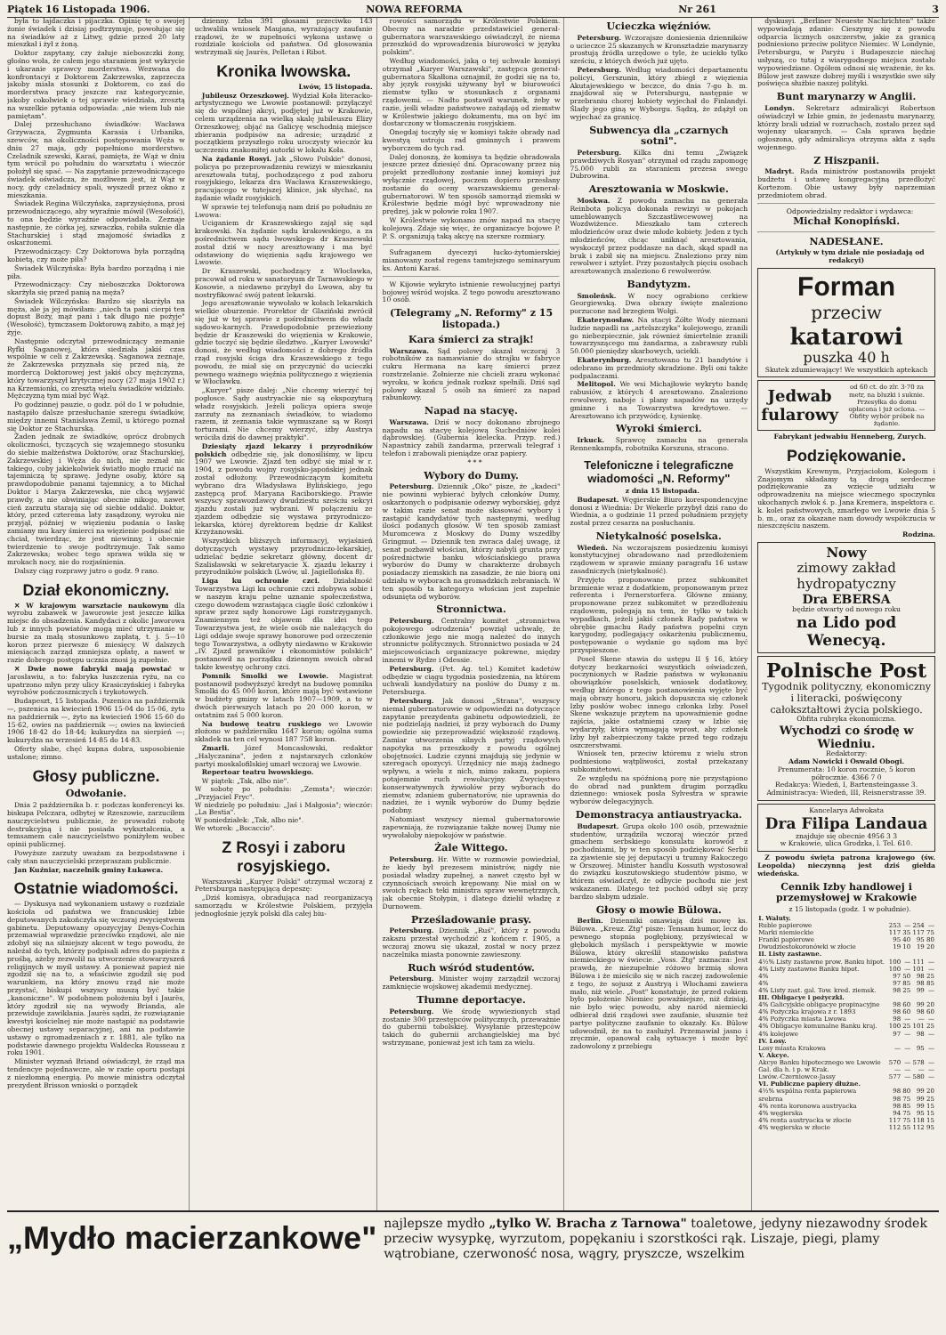Piątek 16 Listopada 1906. NOWA REFORMA Nr 261 3
była to łajdaczka i pijaczka. Opinię tę o swojej żonie świadek i dzisiaj podtrzymuje, powołując się na świadków aż z Litwy, gdzie przed 20 laty mieszkał i żył z żoną.
Doktor zapytany, czy żałuje nieboszczki żony, głośno woła, że całem jego staraniem jest wykrycie i ukaranie sprawcy morderstwa. Wezwana do konfrontacyi z Doktorem Zakrzewska, zaprzecza jakoby miała stosunki z Doktorem, co zaś do morderstwa pracy jeszcze raz kategorycznie, jakoby cokolwiek o tej sprawie wiedziała, zresztą na wszelkie pytania odpowiada: „nie wiem lub nie pamiętam".
Dalej przesłuchano świadków: Wacława Grzywacza, Zygmunta Karasia i Urbanika, szewców, na okoliczności postępowania Węża w dniu 27 maja, gdy popełniono morderstwo. Czeladnik szewski, Karaś, pamięta, że Wąż w dniu tym wrócił po południu do warsztatu i wieczór położył się spać. — Na zapytanie przewodniczącego świadek oświadcza, że możliwem jest, iż Wąż w nocy, gdy czeladnicy spali, wyszedł przez okno z mieszkania.
Świadek Regina Wilczyńska, zaprzysiężona, prosi przewodniczącego, aby wyraźnie mówił (Wesołość), to ona będzie wyraźnie odpowiadała. Zeznaje następnie, że córka jej, szwaczka, robiła suknie dla Stachurskiej i stąd znajomość świadka z oskarżonemi.
Przewodniczący: Czy Doktorowa była porządną kobietą, czy może piła?
Świadek Wilczyńska: Była bardzo porządną i nie piła.
Przewodniczący: Czy nieboszczka Doktorowa skarżyła się przed panią na męża?
Świadek Wilczyńska: Bardzo się skarżyła na męża, ale ja jej mówiłam: „niech ta pani cierpi ten dopust Boży, mąż pani i tak długo nie pożyje" (Wesołość), tymczasem Doktorową zabito, a mąż jej żyje.
Następnie odczytał przewodniczący zeznanie Ryfki Saganowej, która siedziała jakiś czas wspólnie w celi z Zakrzewską. Saganowa zeznaje, że Zakrzewska przyznała się przed nią, że mordercą Doktorowej jest jakiś obcy mężczyzna, który towarzyszył krytycznej nocy (27 maja 1902 r.) na Krzemionki, co zresztą wielu świadków widziało. Mężczyzną tym miał być Wąż.
Po godzinnej pauzie, o godz. pół do 1 w południe, nastąpiło dalsze przesłuchanie szeregu świadków, między innemi Stanisława Zemil, u którego poznał się Doktor ze Stachurską.
Żaden jednak ze świadków, oprócz drobnych okoliczności, tyczących się wzajemnego stosunku do siebie małżeństwa Doktorów, oraz Stachurskiej, Zakrzewskiej i Węża do nich, nie zeznał nic takiego, coby jakiekolwiek światło mogło rzucić na tajemniczą tę sprawę. Jedyne osoby, które są prawdopodobnie panami tajemnicy, a to Michał Doktor i Marya Zakrzewska, nie chcą wyjawić prawdy, a nie obwiniając obecnie nikogo, nawet cień zarzutu starają się od siebie oddalić. Doktor, który, przed czterema laty zasądzony, wyroku nie przyjął, później w więzieniu podania o łaskę zamiany mu kary śmierci na więzienie podpisać nie chciał, twierdząc, że jest niewinny, i obecnie twierdzenie to swoje podtrzymuje. Tak samo Zakrzewska; wobec tego sprawa wikła się w mrokach nocy, nie do rozjaśnienia.
Dalszy ciąg rozprawy jutro o godz. 9 rano.
Dział ekonomiczny.
✕ W krajowym warsztacie naukowym dla wyrobu zabawek w Jaworowie jest jeszcze kilka miejsc do obsadzenia. Kandydaci z okolic Jaworowa lub z innych powiatów mogą mieć utrzymanie w bursie za małą stosunkowo zapłatą, t. j. 5—10 koron przez pierwsze 6 miesięcy. W dalszych miesiącach zarząd zmniejsza opłatę, a nawet w razie dobrego postępu ucznia znosi ją zupełnie.
✕ Dwie nowe fabryki mają powstać w Jarosławiu, a to: fabryka łuszczenia ryżu, na co upatrzono młyn przy ulicy Krasiczyńskiej i fabryka wyrobów pończoszniczych i trykotowych.
Budapeszt, 15 listopada. Pszenica na październik —, pszenica na kwiecień 1906 15·04 do 15·06, żyto na październik —, żyto na kwiecień 1906 15·60 do 15·62, owies na październik —; owies na kwiecień 1906 18·42 do 18·44; kukurydza na sierpień —; kukurydza na wrzesień 14·85 do 14·83.
Oferty słabe, chęć kupna dobra, usposobienie ustalone; zimno.
Głosy publiczne.
Odwołanie.
Dnia 2 października b. r. podczas konferencyi ks. biskupa Pelczara, odbytej w Rzeszowie, zarzuciłem nauczycielstwu publicznie, że prowadzi robotę destrukcyjną i nie posiada wykształcenia, a temsamem całe nauczycielstwo poniżyłem wobec opinii publicznej.
Powyższe zarzuty uważam za bezpodstawne i cały stan nauczycielski przepraszam publicznie.
Jan Kuźniar, naczelnik gminy Łukawca.
Ostatnie wiadomości.
— Dyskusya nad wykonaniem ustawy o rozdziale kościoła od państwa we francuskiej Izbie deputowanych zakończyła się wczoraj zwycięstwem gabinetu. Deputowany opozycyjny Denys-Cochin przemawiał wprawdzie przeciwko rządowi, ale nie zdobył się na silniejszy akcent w tego powodu, że należał do tych, którzy podpisali adres do papieża z prośbą, ażeby zezwolił na utworzenie stowarzyszeń religijnych w myśl ustawy. A ponieważ papież nie zgodził się na to, a właściwie zgodził się pod warunkiem, na który znowu rząd nie może przystać, biskupi wszyscy muszą być takie „kanoniczne". W podobnem położeniu był i Jaurès, który zgodził się na wywody Brianda, ale przewiduje zawikłania. Jaurès sądzi, że rozwiązanie kwestyi kościelnej nie może nastąpić na podstawie obecnej ustawy separacyjnej, ani na podstawie ustawy o zgromadzeniach z r. 1881, ale tylko na podstawie dawnego projektu Waldecka Rousseau z roku 1901.
Minister wyznań Briand oświadczył, że rząd ma tendencye pojednawcze, ale w razie oporu postąpi z niezłomną energią. Po mowie ministra odczytał prezydent Brisson wnioski o porządek
dzienny. Izba 391 głosami przeciwko 143 uchwaliła wniosek Maujana, wyrażający zaufanie rządowi, że w zupełności wykona ustawę o rozdziale kościoła od państwa. Od głosowania wstrzymali się Jaurès, Pelletan i Ribot.
Kronika lwowska.
Lwów, 15 listopada.
Jubileusz Orzeszkowej. Wydział Koła literacko-artystycznego we Lwowie postanowił: przyłączyć się do wspólnej akcyi, podjętej już w Krakowie, celem urządzenia na wielką skalę jubileuszu Elizy Orzeszkowej; objąć na Galicyę wschodnią miejsce zbierania podpisów na adresie; urządzić z początkiem przyszłego roku uroczysty wieczór ku uczczeniu znakomitej autorki w lokalu Koła.
Na żądanie Rosyi. Jak „Słowo Polskie" donosi, policya po przeprowadzeniu rewizyi w mieszkaniu aresztowała tutaj, pochodzącego z pod zaboru rosyjskiego, lekarza dra Wacława Kraszewskiego, pracującego w tutejszej klinice, jak słychać, na żądanie władz rosyjskich.
W sprawie tej telefonują nam dziś po południu ze Lwowa:
Uciganiem dr Kraszewskiego zajął się sąd krakowski. Na żądanie sądu krakowskiego, a za pośrednictwem sądu lwowskiego dr Kraszewski został dziś w nocy aresztowany i ma być odstawiony do więzienia sądu krajowego we Lwowie.
Dr Kraszewski, pochodzący z Włocławka, pracował od roku w sanatoryum dr Tarnawskiego w Kosowie, a niedawno przybył do Lwowa, aby tu nostryfikować swój patent lekarski.
Jego aresztowanie wywołało w kołach lekarskich wielkie oburzenie. Prorektor dr Glaziński zwrócił się już w tej sprawie z pośrednictwem do władz sądowo-karnych. Prawdopodobnie przewiezio­ny będzie dr Kraszewski do więzienia w Krakowie, gdzie toczyć się będzie śledztwo. „Kuryer Lwowski" donosi, że według wiadomości z dobrego źródła rząd rosyjski ściga dra Kraszewskiego z tego powodu, że miał się on przyczynić do ucieczki pewnego ważnego więźnia politycznego z więzienia w Włocławku.
„Kuryer" pisze dalej: „Nie chcemy wierzyć tej pogłosce. Sądy austryackie nie są ekspozyturą władz rosyjskich. Jeżeli policya opiera swoje zarzuty na zeznaniach świadków, to wiadomo razem, iż zeznania takie wymuszane są w Rosyi torturami. Nie chcemy wierzyć, iżby Austrya wróciła dziś do dawnej praktyki".
Dziesiąty zjazd lekarzy i przyrodników polskich odbędzie się, jak donosiliśmy, w lipcu 1907 we Lwowie. Zjazd ten odbyć się miał w r. 1904, z powodu wojny rosyjsko-japońskiej jednak został odłożony. Przewodniczącym komitetu wybrano dra Władysława Bylińskiego, jego zastępcą prof. Maryana Raciborskiego. Prawie wszyscy sprawozdawcy dwudziestu sześciu sekcyi zjazdu zostali już wybrani. W połączeniu ze zjazdem odbędzie się wystawa przyrodniczo-lekarska, której dyrektorem będzie dr Kalikst Krzyżanowski.
Wszystkich bliższych informacyj, wyjaśnień dotyczących wystawy przyrodniczo-lekarskiej, udzielać będzie sekretarz główny, docent dr Szalisławski w sekretaryacie X. zjazdu lekarzy i przyrodników polskich (Lwów, ul. Jagiellońska 8).
Liga ku ochronie czci. Działalność Towarzystwa Ligi ku ochronie czci zdobywa sobie i w naszym kraju pełne uznanie społeczeństwa, czego dowodem wzrastająca ciągle ilość członków i spraw przez sądy honorowe Ligi rozstrzyganych. Znamiennym też objawem dla idei tego Towarzystwa jest, że wiele osób nie należących do Ligi oddaje swoje sprawy honorowe pod orzeczenie tego Towarzystwa, a odbyty niedawno w Krakowie „IV. Zjazd prawników i ekonomistów polskich" postanowił na porządku dziennym swoich obrad także kwestyę ochrony czci.
Pomnik Smolki we Lwowie. Magistrat postanowił podwyższyć kredyt na budowę pomnika Smolki do 45 000 koron, które mają być wstawione w budżety gminy w latach 1907—1909, a to w dwóch pierwszych latach po 20 000 koron, w ostatnim zaś 5 000 koron.
Na budowę teatru ruskiego we Lwowie złożono w październiku 1647 koron; ogólna suma składek na ten cel wynosi 187 758 koron.
Zmarli. Józef Moncasłowski, redaktor „Halyczanina", jeden z najstarszych członków partyi moskalofilskiej umarł wczoraj we Lwowie.
Repertoar teatru lwowskiego.
W piątek: „Tak, albo nie".
W sobotę po południu: „Zemsta"; wieczór: „Przyjaciel Fryc".
W niedzielę po południu: „Jaś i Małgosia"; wieczór: „La Bestia".
W poniedziałek: „Tak, albo nie".
We wtorek: „Bocaccio".
Z Rosyi i zaboru rosyjskiego.
Warszawski „Kuryer Polski" otrzymał wczoraj z Petersburga następującą depeszę:
„Dziś komisya, obradująca nad reorganizacyą samorządu w Królestwie Polskiem, przyjęła jednogłośnie język polski dla całej biu-
rowości samorządu w Królestwie Polskiem. Obecny na naradzie przedstawiciel generał-gubernatora warszawskiego oświadczył, że niema przeszkód do wprowadzenia biurowości w języku polskim".
Według wiadomości, jaką o tej uchwale komisyi otrzymał „Kuryer Warszawski", zastępca generał-gubernatora Skałłona oznajmił, że godzi się na to, aby język rosyjski używany był w biurowości ziemstw tylko w stosunkach z organami rządowemi. — Nadto postawił warunek, żeby w razie, jeśli władze państwowe zażądają od ziemstw w Królestwie jakiego dokumentu, ma on być im dostarczony w tłomaczeniu rosyjskiem.
Onegdaj toczyły się w komisyi także obrady nad kwestyą ustroju rad gminnych i prawem wyborczem do tych rad.
Dalej donoszą, że komisya ta będzie obradowała jeszcze przez dziesięć dni. Opracowany przez nią projekt przedłożony zostanie innej komisyi już wyłącznie rządowej, poczem dopiero przesłany zostanie do oceny warszawskiemu generał-gubernatorowi. W ten sposób samorząd ziemski w Królestwie będzie mógł być wprowadzony nie prędzej, jak w połowie roku 1907.
W Królestwie wykonano znów napad na stacyę kolejową. Zdaje się więc, że organizacye bojowe P. P. S. organizują taką akcyę na szersze rozmiary.
Sufraganem dyecezyi łucko-żytomierskiej mianowany został regens tamtejszego seminaryum ks. Antoni Karaś.
W Kijowie wykryto istnienie rewolucyjnej partyi bojowej wśród wojska. Z tego powodu aresztowano 10 osób.
(Telegramy „N. Reformy" z 15 listopada.)
Kara śmierci za strajk!
Warszawa. Sąd polowy skazał wczoraj 3 robotników za namawianie do strajku w fabryce cukru Hermana na karę śmierci przez rozstrzelanie. Żołnierze nie chcieli zrazu wykonać wyroku, w końcu jednak rozkaz spełnili. Dziś sąd polowy skazał 5 osób na śmierć za napad rabunkowy.
Napad na stacyę.
Warszawa. Dziś w nocy dokonano zbrojnego napadu na stacyę kolejową Suchedniów kolei dąbrowskiej. (Gubernia kielecka. Przyp. red.) Napastnicy zabili żandarma, przerwali telegraf i telefon i zrabowali pieniądze oraz papiery.
* * *
Wybory do Dumy.
Petersburg. Dziennik „Oko" pisze, że „kadeci" nie powinni wybierać byłych członków Dumy, oskarżonych o podpisanie odezwy wyborskiej, gdyż w takim razie senat może skasować wybory i zastąpić kandydatów tych następnymi, według ilości podanych głosów. W ten sposób zamiast Muromcewa z Moskwy do Dumy wszedłby Gringmut. — Dziennik ten zwraca dalej uwagę, iż senat pozbawił włościan, którzy nabyli grunta przy pośrednictwie banku włościańskiego prawa wyborów do Dumy w charakterze drobnych posiadaczy ziemskich na zasadzie, że nie biorą oni udziału w wyborach na gromadzkich zebraniach. W ten sposób ta kategorya włościan jest zupełnie odsunięta od wyborów.
Stronnictwa.
Petersburg. Centralny komitet „stronnictwa pokojowego odrodzenia" powziął uchwałę, że członkowie jego nie mogą należeć do innych stronnictw politycznych. Stronnictwo posiada w 24 miejscowościach organizacye pokrewne, między innemi w Rydze i Odessie.
Petersburg. (Pet. Ag. tel.) Komitet kadetów odbędzie w ciągu tygodnia posiedzenia, na którem uchwali kandydatury na posłów do Dumy z m. Petersburga.
Petersburg. Jak donosi „Strana", wszyscy niemal gubernatorowie w odpowiedzi na dotyczące zapytanie prezydenta gabinetu odpowiedzieli, że nie podzielają nadziei, iż przy wyborach do Dumy powiedzie się przeprowadzić większość rządową. Zamiar utworzenia silnych partyj rządowych napotyka na przeszkody z powodu ogólnej obojętności. Ludzie czynni znajdują się jedynie w szeregach opozycyi. Urzędnicy nie mają żadnego wpływu, a wielu z nich, mimo zakazu, popiera potajemnie ruch rewolucyjny. Zwycięstwo konserwatywnych żywiołów przy wyborach do ziemstw, zdaniem gubernatorów, nie uprawnia do nadziei, że i wynik wyborów do Dumy będzie podobny.
Natomiast wszyscy niemal gubernatorowie zapewniają, że rozwiązanie także nowej Dumy nie wywołałoby niepokojów w państwie.
Żale Wittego.
Petersburg. Hr. Witte w rozmowie powiedział, że kiedy był prezesem ministrów, nigdy nie posiadał władzy zupełnej, a nawet często był w czynnościach swoich krępowany. Nie miał on w swoich rękach teki ministra spraw wewnętrznych, jak obecnie Stołypin, i dlatego dzielił władzę z Durnowem.
Prześladowanie prasy.
Petersburg. Dziennik „Ruś", który z powodu zakazu przestał wychodzić z końcem r. 1905, a wczoraj znowu się ukazał, został w nocy przez naczelnika miasta ponownie zawieszony.
Ruch wśród studentów.
Petersburg. Minister wojny zarządził wczoraj zamknięcie wojskowej akademii medycznej.
Tłumne deportacye.
Petersburg. We środę wywiezionych stąd zostanie 300 przestępców politycznych, przeważnie do gubernii tobolskiej. Wysyłanie przestępców takich do gubernii archangielskiej ma być wstrzymane, ponieważ jest ich tam za wielu.
Ucieczka więźniów.
Petersburg. Wczorajsze doniesienia dzienników o ucieczce 25 skazanych w Kronsztadzie marynarzy prostują źródła urzędowe o tyle, że uciekło tylko sześciu, z których dwóch już ujęto.
Petersburg. Według wiadomości departamentu policyi, Gerszunin, który zbiegł z więzienia Akutajewskiego w beczce, do dnia 7-go b. m. znajdował się w Petersburgu, następnie w przebraniu chorej kobiety wyjechał do Finlandyi. Ślady jego giną w Wyborgu. Sądzą, że zdążył on wyjechać za granicę.
Subwencya dla „czarnych sotni".
Petersburg. Kilka dni temu „Związek prawdziwych Rosyan" otrzymał od rządu zapomogę 75.000 rubli za staraniem prezesa swego Dubrowina.
Aresztowania w Moskwie.
Moskwa. Z powodu zamachu na generała Reinbota policya dokonała rewizyi w pokojach umeblowanych Szczastliwcewowej na Wozdwiżence. Mieszkało tam czterech młodzieńców oraz dwie młode kobiety. Jeden z tych młodzieńców, chcąc uniknąć aresztowania, wyskoczył przez poddasze na dach, skąd spadł na bruk i zabił się na miejscu. Znaleziono przy nim rewolwer i sztylet. Przy pozostałych pięciu osobach aresztowanych znaleziono 6 rewolwerów.
Bandytyzm.
Smoleńsk. W nocy ograbiono cerkiew Georgiewską. Dwa obrazy święte znaleziono porzucone nad brzegiem Wołgi.
Ekaterynosław. Na stacyi Żółte Wody nieznani ludzie napadli na „artelszczyka" kolejowego, zranili go niebezpiecznie, jak również śmiertelnie zranili towarzyszącego mu żandarma, a zabrawszy rubli 50.000 pieniędzy skarbowych, uciekli.
Ekaterynburg. Aresztowano tu 21 bandytów i odebrano im przedmioty skradzione. Byli oni także podpalaczami.
Melitopol. We wsi Michajłowie wykryto bandę rabusiów, z których 4 aresztowano. Znaleziono rewolwery, naboje i plany napadów na urzędy gminne i na Towarzystwa kredytowe. — Aresztowano ich przywódcę, Łysienkę.
Wyroki śmierci.
Irkuck. Sprawcę zamachu na generała Rennenkampfa, robotnika Korszuna, stracono.
Telefoniczne i telegraficzne wiadomości „N. Reformy"
z dnia 15 listopada.
Budapeszt. Węgierskie Biuro korespondencyjne donosi z Wiednia: Dr Wekerle przybył dziś rano do Wiednia, a o godzinie 11 przed południem przyjęty został przez cesarza na posłuchaniu.
Nietykalność poselska.
Wiedeń. Na wczorajszem posiedzeniu komisyi konstytucyjnej obradowano nad przedłożeniem rządowem w sprawie zmiany paragrafu 16 ustaw zasadniczych (nietykalność).
Przyjęto proponowane przez subkomitet brzmienie wraz z dodatkiem, proponowanym przez referenta i Pernerstorfera. Główne zmiany, proponowane przez subkomitet w przedłożeniu rządowem, polegają na tem, że tylko w takich wypadkach, jeżeli jakiś członek Rady państwa w obrębie gmachu Rady państwa popełni czyn karygodny, podlegający oskarżeniu publicznemu, postępowanie o wydanie go sądom ma być przyspieszone.
Poseł Skene stawia do ustępu II § 16, który dotyczy bezkarności wszystkich oświadczeń, poczynionych w Radzie państwa w wykonaniu obowiązków poselskich, wniosek dodatkowy, według którego z tego postanowienia wyjęte być mają obrazy honoru, jakich dopuszcza się członek Izby posłów wobec innego członka Izby. Poseł Skene wskazuje przytem na upoważnienie godne zajścia, jakie ostatniemi czasy w Izbie się wydarzyły, która wymagają wprost, aby członek Izby był zabezpieczony także przed tego rodzaju oszczerstwami.
Wniosek ten, przeciw któremu z wielu stron podniesiono wątpliwości, został przekazany subkomitetowi.
Ze względu na spóźnioną porę nie przystąpiono do obrad nad punktem drugim porządku dziennego: wniosek posła Sylvestra w sprawie wyborów delegacyjnych.
Demonstracya antiaustryacka.
Budapeszt. Grupa około 100 osób, przeważnie studentów, urządziła wczoraj wieczór przed gmachem serbskiego konsulatu korowód z pochodniami, by w ten sposób podziękować Serbii za zjawienie się jej deputacyi u trumny Rakoczego w Orszowej. Minister handlu Kossuth wystosował do związku koszutowskiego studentów pismo, w którem oświadczył, że odbycie pochodu nie jest wskazanem. Dlatego też pochód odbył się przy bardzo słabym udziale.
Głosy o mowie Bülowa.
Berlin. Dzienniki omawiają dziś mowę ks. Bülowa. „Kreuz. Ztg" pisze: Tensam humor, lecz do pewnego stopnia pogłębiony, przyświecał w głębokich myślach i perspektywie w mowie Bülowa, który określił stanowisko państwa niemieckiego w świecie. „Voss. Ztg" zaznacza: Jest prawdą, że niezupełnie różowo brzmią słowa Bülowa i że mieściło się w nich raczej zadowolenie z tego, że sojusz z Austryą i Włochami zawiera mało, niż wiele. „Post" konstatuje, że przed rokiem było położenie Niemiec poważniejsze, niż dzisiaj, nie było więc powodu, aby naród niemiecki odbierał dziś rządowi swe zaufanie, słusznie też partye polityczne zaufanie to okazały. Ks. Bülow udowodnił, że na to zasłużył. Przemawiał jasno i zręcznie, opanował całą sytuacye i może być zadowolony z przebiegu
dyskusyi. „Berliner Neueste Nachrichten" także wypowiadają zdanie: Cieszymy się z powodu odparcia licznych oszczerstw, jakie za granicą podniesiono przeciw polityce Niemiec. W Londynie, Petersburgu, w Paryżu i Budapeszcie niechaj usłyszą, co tutaj z wiarygodnego miejsca zostało wypowiedziane. Ogółem odnosi się wrażenie, że ks. Bülow jest zawsze dobrej myśli i wszystkie swe siły poświęca służbie naszej polityki.
Bunt marynarzy w Anglii.
Londyn. Sekretarz admiralicyi Robertson oświadczył w Izbie gmin, że jedenastu marynarzy, którzy brali udział w rozruchach, zostało przez sąd wojenny ukaranych. — Cała sprawa będzie ogłoszona, gdy admiralicya otrzyma akta z sądu wojennego.
Z Hiszpanii.
Madryt. Rada ministrów postanowiła projekt budżetu i ustawę kongregacyjną przedłożyć Kortezom. Obie ustawy były naprzemian przedmiotem obrad.
Odpowiedzialny redaktor i wydawca:
Michał Konopiński.
NADESŁANE.
(Artykuły w tym dziale nie posiadają od redakcyi)
Forman
przeciw
katarowi
puszka 40 h
Skutek zdumiewający! We wszystkich aptekach
Jedwab fularowy od 60 ct. do zlr. 3·70 za metr, na bluzki i suknie. Przesyłka do domu opłacona i już oclona. — Obfity wybór próbek na żądanie.
Fabrykant jedwabiu Henneberg, Zurych.
Podziękowanie.
Wszystkim Krewnym, Przyjaciołom, Kolegom i Znajomym składamy tą drogą serdeczne podziękowanie za wzięcie udziału w odprowadzeniu na miejsce wiecznego spoczynku ukochanych zwłok ś. p. Jana Kremera, inspektora c. k. kolei państwowych, zmarłego we Lwowie dnia 5 b. m., oraz za okazane nam dowody współczucia w nieszczęściu naszem.
Rodzina.
Nowy
zimowy zakład hydropatyczny
Dra EBERSA
będzie otwarty od nowego roku
na Lido pod Wenecyą.
Polnische Post
Tygodnik polityczny, ekonomiczny i literacki, poświęcony całokształtowi życia polskiego.
Obfita rubryka ekonomiczna.
Wychodzi co środę w Wiedniu.
Redaktorzy:
Adam Nowicki i Oswald Obogi.
Prenumerata: 10 koron rocznie, 5 koron półrocznie. 4366 7 0
Redakcya: Wiedeń, I, Bartensteingasse 3. Administracya: Wiedeń, III, Reisnerstrasse 39.
Kancelarya Adwokata
Dra Filipa Landaua
znajduje się obecnie 4956 3 3
w Krakowie, ulica Grodzka, l. Tel. 610.
Z powodu święta patrona krajowego (św. Leopolda) nieczynną jest dziś giełda wiedeńska.
Cennik Izby handlowej i przemysłowej w Krakowie
z 15 listopada (godz. 1 w południe).
| I. Waluty. | | | | |
| --- | --- | --- | --- | --- |
| Ruble papierowe | 253 | — | 254 | — |
| Marki niemieckie | 117 | 35 | 117 | 75 |
| Franki papierowe | 95 | 40 | 95 | 80 |
| Dwudziestokoronówki w złocie | 19 | 10 | 19 | 20 |
| II. Listy zastawne. | | | | |
| 4½% Listy zastawne prow. Banku hipot. | 100 | — | 111 | — |
| 4% Listy zastawne Banku hipot. | 100 | — | 101 | — |
| 4% | 97 | 50 | 98 | 25 |
| 4% | 97 | 85 | 98 | 85 |
| 4% Listy zast. gal. Tow. kred. ziemsk. | 98 | 25 | 99 | — |
| III. Obligacye i pożyczki. | | | | |
| 4% Galicyjskie obligacye propinacyjne | 98 | 60 | 99 | 20 |
| 4% Pożyczka krajowa z r. 1893 | 98 | 60 | 98 | 60 |
| 4% Pożyczka miasta Lwowa | 98 | — | — | — |
| 4% Obligacye komunalne Banku kraj. | 100 | 25 | 101 | 25 |
| 4% kolejowe | 97 | — | 98 | — |
| IV. Losy. | | | | |
| Losy miasta Krakowa | — | — | 95 | — |
| V. Akcye. | | | | |
| Akcye Banku hipotecznego we Lwowie | 570 | — | 578 | — |
| Gal. dla h. i p. w Krak. | — | — | — | — |
| Lwów.-Czerniowce-Jassy | 577 | — | 580 | — |
| VI. Publiczne papiery dłużne. | | | | |
| 4½% wspólna renta papierowa | 98 | 80 | 99 | 20 |
| srebrna | 98 | 75 | 99 | 25 |
| 4% renta koronowa austryacka | 98 | 85 | 99 | 15 |
| 4% węgierska | 94 | 75 | 95 | 15 |
| 4% renta austryacka w złocie | 117 | 75 | 118 | 15 |
| 4% węgierska w złocie | 112 | 55 | 112 | 95 |
„Mydło macierzankowe"
najlepsze mydło „tylko W. Bracha z Tarnowa" toaletowe, jedyny niezawodny środek przeciw wysypkę, wyrzutom, popękaniu i szorstkości rąk. Liszaje, piegi, plamy wątrobiane, czerwoność nosa, wągry, pryszcze, wszelkim